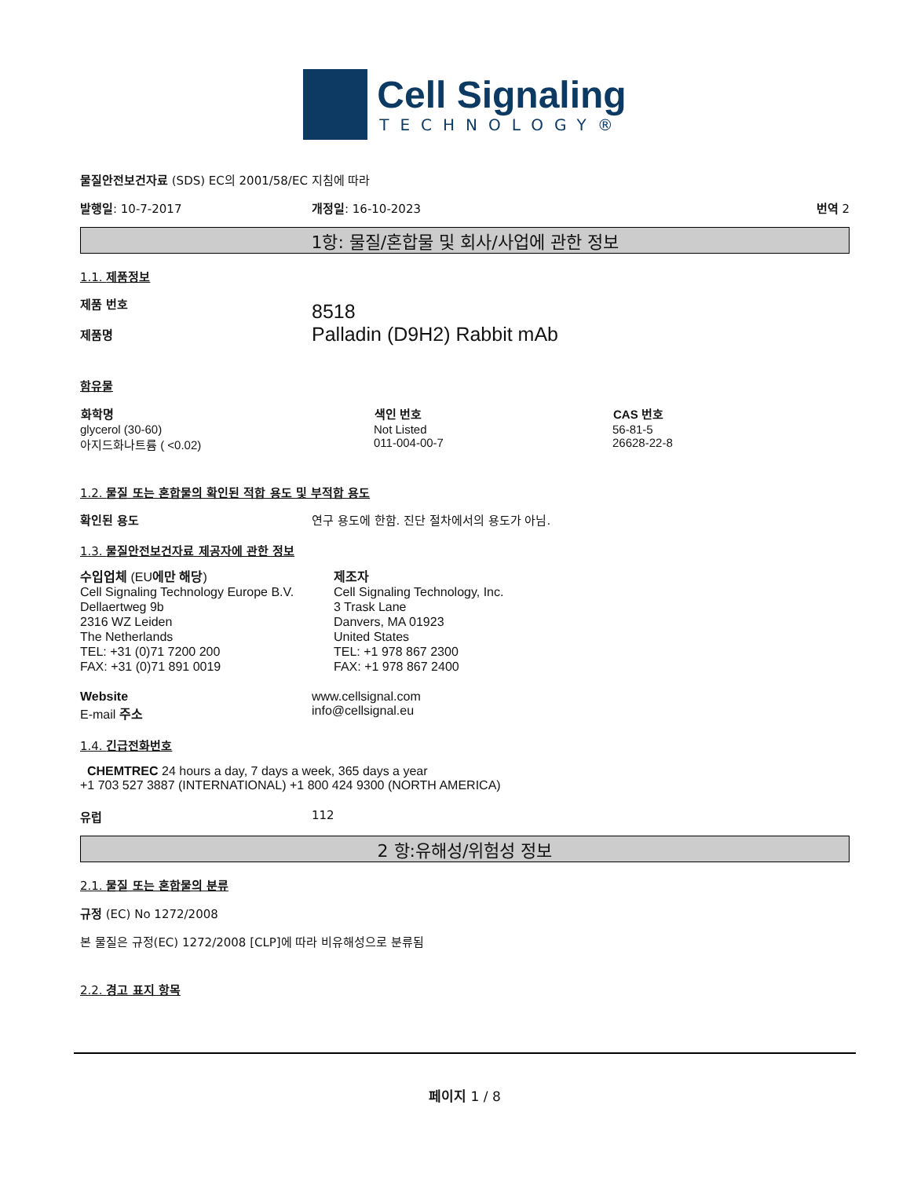Cell Signaling
TECHNOLOGY®
물질안전보건자료 (SDS) EC의 2001/58/EC 지침에 따라
발행일: 10-7-2017 개정일: 16-10-2023 번역 2
1항: 물질/혼합물 및 회사/사업에 관한 정보
1.1. 제품정보
| 제품 번호 제품명 | 8518 Palladin (D9H2) Rabbit mAb |
함유물
| 화학명 | 색인 번호 | CAS 번호 |
| --- | --- | --- |
| glycerol (30-60) | Not Listed | 56-81-5 |
| 아지드화나트륨 ( <0.02) | 011-004-00-7 | 26628-22-8 |
1.2. 물질 또는 혼합물의 확인된 적합 용도 및 부적합 용도
확인된 용도 연구 용도에 한함. 진단 절차에서의 용도가 아님.
1.3. 물질안전보건자료 제공자에 관한 정보
| 수입업체 (EU 에만 해당 ) Cell Signaling Technology Europe B.V. Dellaertweg 9b 2316 WZ Leiden The Netherlands TEL: +31 (0)71 7200 200 FAX: +31 (0)71 891 0019 | 제조자 Cell Signaling Technology, Inc. 3 Trask Lane Danvers, MA 01923 United States TEL: +1 978 867 2300 FAX: +1 978 867 2400 |
| Website E-mail 주소 | www.cellsignal.com info@cellsignal.eu |
1.4. 긴급전화번호
CHEMTREC 24 hours a day, 7 days a week, 365 days a year
+1 703 527 3887 (INTERNATIONAL) +1 800 424 9300 (NORTH AMERICA)
유럽 112
2 항:유해성/위험성 정보
2.1. 물질 또는 혼합물의 분류
규정 (EC) No 1272/2008
본 물질은 규정(EC) 1272/2008 [CLP]에 따라 비유해성으로 분류됨
2.2. 경고 표지 항목
페이지 1 / 8